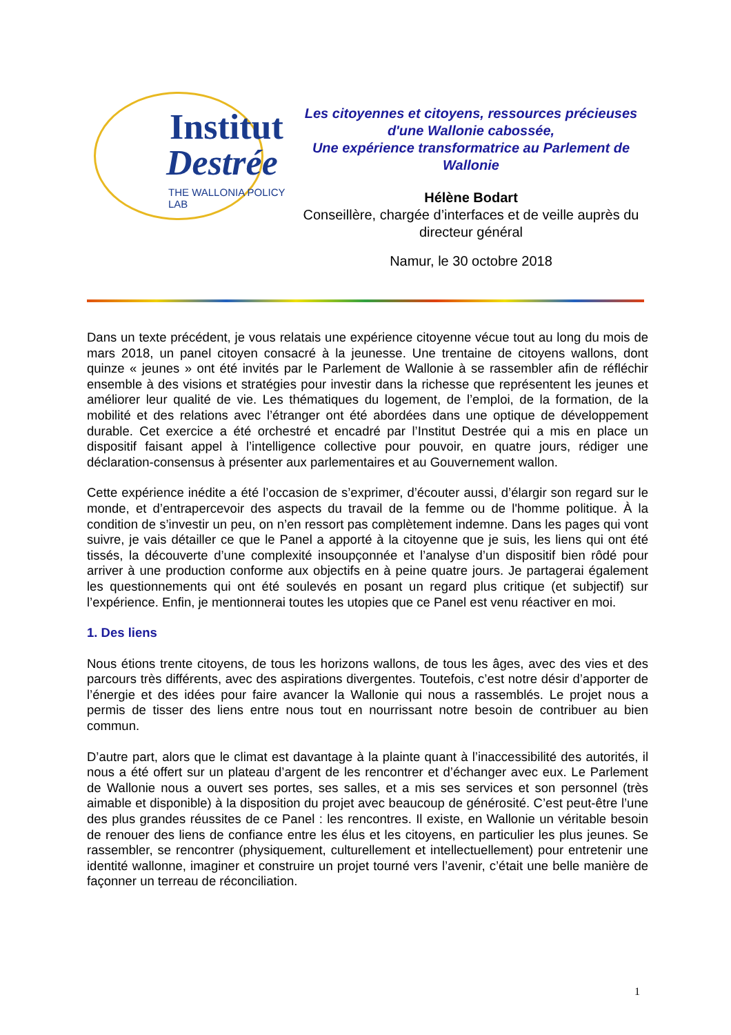Institut
Destrée
THE WALLONIA POLICY LAB
Les citoyennes et citoyens, ressources précieuses d'une Wallonie cabossée,
Une expérience transformatrice au Parlement de Wallonie
Hélène Bodart
Conseillère, chargée d’interfaces et de veille auprès du directeur général
Namur, le 30 octobre 2018
Dans un texte précédent, je vous relatais une expérience citoyenne vécue tout au long du mois de mars 2018, un panel citoyen consacré à la jeunesse. Une trentaine de citoyens wallons, dont quinze « jeunes » ont été invités par le Parlement de Wallonie à se rassembler afin de réfléchir ensemble à des visions et stratégies pour investir dans la richesse que représentent les jeunes et améliorer leur qualité de vie. Les thématiques du logement, de l’emploi, de la formation, de la mobilité et des relations avec l’étranger ont été abordées dans une optique de développement durable. Cet exercice a été orchestré et encadré par l’Institut Destrée qui a mis en place un dispositif faisant appel à l’intelligence collective pour pouvoir, en quatre jours, rédiger une déclaration-consensus à présenter aux parlementaires et au Gouvernement wallon.
Cette expérience inédite a été l’occasion de s’exprimer, d’écouter aussi, d’élargir son regard sur le monde, et d’entrapercevoir des aspects du travail de la femme ou de l'homme politique. À la condition de s’investir un peu, on n’en ressort pas complètement indemne. Dans les pages qui vont suivre, je vais détailler ce que le Panel a apporté à la citoyenne que je suis, les liens qui ont été tissés, la découverte d’une complexité insoupçonnée et l’analyse d’un dispositif bien rôdé pour arriver à une production conforme aux objectifs en à peine quatre jours. Je partagerai également les questionnements qui ont été soulevés en posant un regard plus critique (et subjectif) sur l’expérience. Enfin, je mentionnerai toutes les utopies que ce Panel est venu réactiver en moi.
1. Des liens
Nous étions trente citoyens, de tous les horizons wallons, de tous les âges, avec des vies et des parcours très différents, avec des aspirations divergentes. Toutefois, c’est notre désir d’apporter de l’énergie et des idées pour faire avancer la Wallonie qui nous a rassemblés. Le projet nous a permis de tisser des liens entre nous tout en nourrissant notre besoin de contribuer au bien commun.
D’autre part, alors que le climat est davantage à la plainte quant à l’inaccessibilité des autorités, il nous a été offert sur un plateau d’argent de les rencontrer et d’échanger avec eux. Le Parlement de Wallonie nous a ouvert ses portes, ses salles, et a mis ses services et son personnel (très aimable et disponible) à la disposition du projet avec beaucoup de générosité. C’est peut-être l’une des plus grandes réussites de ce Panel : les rencontres. Il existe, en Wallonie un véritable besoin de renouer des liens de confiance entre les élus et les citoyens, en particulier les plus jeunes. Se rassembler, se rencontrer (physiquement, culturellement et intellectuellement) pour entretenir une identité wallonne, imaginer et construire un projet tourné vers l’avenir, c’était une belle manière de façonner un terreau de réconciliation.
1